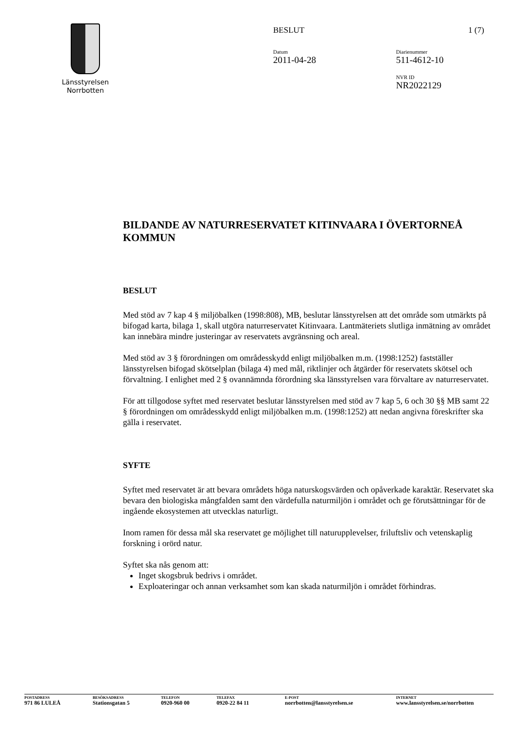Länsstyrelsen
Norrbotten
BESLUT 1 (7)
Datum
2011-04-28
Diarienummer
511-4612-10
NVR ID
NR2022129
BILDANDE AV NATURRESERVATET KITINVAARA I ÖVERTORNEÅ KOMMUN
BESLUT
Med stöd av 7 kap 4 § miljöbalken (1998:808), MB, beslutar länsstyrelsen att det område som utmärkts på bifogad karta, bilaga 1, skall utgöra naturreservatet Kitinvaara. Lantmäteriets slutliga inmätning av området kan innebära mindre justeringar av reservatets avgränsning och areal.
Med stöd av 3 § förordningen om områdesskydd enligt miljöbalken m.m. (1998:1252) fastställer länsstyrelsen bifogad skötselplan (bilaga 4) med mål, riktlinjer och åtgärder för reservatets skötsel och förvaltning. I enlighet med 2 § ovannämnda förordning ska länsstyrelsen vara förvaltare av naturreservatet.
För att tillgodose syftet med reservatet beslutar länsstyrelsen med stöd av 7 kap 5, 6 och 30 §§ MB samt 22 § förordningen om områdesskydd enligt miljöbalken m.m. (1998:1252) att nedan angivna föreskrifter ska gälla i reservatet.
SYFTE
Syftet med reservatet är att bevara områdets höga naturskogsvärden och opåverkade karaktär. Reservatet ska bevara den biologiska mångfalden samt den värdefulla naturmiljön i området och ge förutsättningar för de ingående ekosystemen att utvecklas naturligt.
Inom ramen för dessa mål ska reservatet ge möjlighet till naturupplevelser, friluftsliv och vetenskaplig forskning i orörd natur.
Syftet ska nås genom att:
Inget skogsbruk bedrivs i området.
Exploateringar och annan verksamhet som kan skada naturmiljön i området förhindras.
POSTADRESS
971 86 LULEÅ
BESÖKSADRESS
Stationsgatan 5
TELEFON
0920-960 00
TELEFAX
0920-22 84 11
E-POST
norrbotten@lansstyrelsen.se
INTERNET
www.lansstyrelsen.se/norrbotten